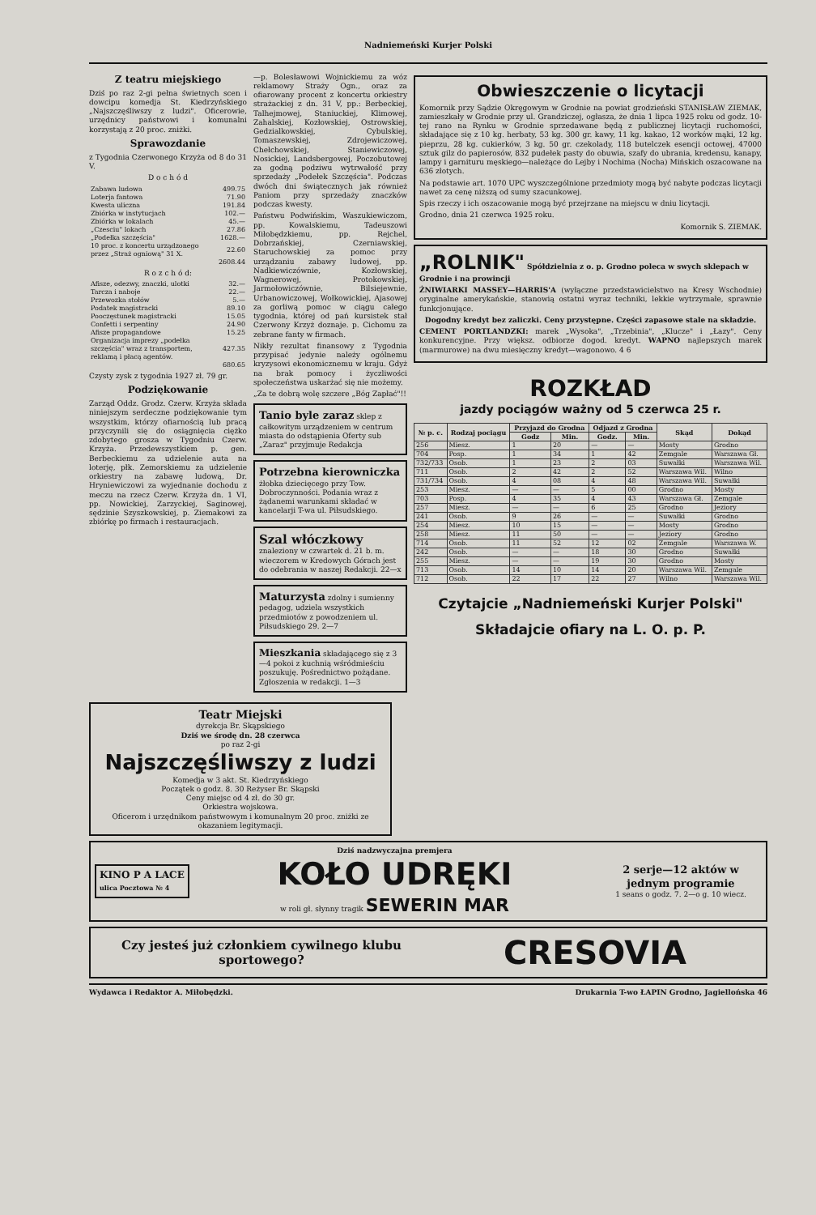Nadniemeński Kurjer Polski
Z teatru miejskiego
Dziś po raz 2-gi pełna świetnych scen i dowcipu komedja St. Kiedrzyńskiego „Najszczęśliwszy z ludzi". Oficerowie, urzędnicy państwowi i komunalni korzystają z 20 proc. zniżki.
Sprawozdanie
z Tygodnia Czerwonego Krzyża od 8 do 31 V.
D o c h ó d
| Zabawa ludowa | 499.75 |
| Loterja fantowa | 71.90 |
| Kwesta uliczna | 191.84 |
| Zbiórka w instytucjach | 102.— |
| Zbiórka w lokalach | 45.— |
| „Czesciu" lokach | 27.86 |
| „Podełka szczęścia" | 1628.— |
| 10 proc. z koncertu urządzonego przez „Straż ogniową" 31 X. | 22.60 |
| | 2608.44 |
R o z c h ó d:
| Afisze, odezwy, znaczki, ulotki | 32.— |
| Tarcza i naboje | 22.— |
| Przewozka stołów | 5.— |
| Podatek magistracki | 89.10 |
| Pooczęstunek magistracki | 15.05 |
| Confetti i serpentiny | 24.90 |
| Afisze propagandowe | 15.25 |
| Organizacja imprezy „podełka szczęścia" wraz z transportem, reklamą i płacą agentów. | 427.35 |
| | 680.65 |
Czysty zysk z tygodnia 1927 zł. 79 gr.
Podziękowanie
Zarząd Oddz. Grodz. Czerw. Krzyża składa niniejszym serdeczne podziękowanie tym wszystkim, którzy ofiarnością lub pracą przyczynili się do osiągnięcia ciężko zdobytego grosza w Tygodniu Czerw. Krzyża. Przedewszystkiem p. gen. Berbeckiemu za udzielenie auta na loterję, płk. Zemorskiemu za udzielenie orkiestry na zabawę ludową, Dr. Hryniewiczowi za wyjednanie dochodu z meczu na rzecz Czerw. Krzyża dn. 1 VI, pp. Nowickiej, Zarzyckiej, Saginowej, sędzinie Szyszkowskiej, p. Ziemakowi za zbiórkę po firmach i restauracjach.
—p. Bolesławowi Wojnickiemu za wóz reklamowy Straży Ogn., oraz za ofiarowany procent z koncertu orkiestry strażackiej z dn. 31 V, pp.: Berbeckiej, Talhejmowej, Staniuckiej, Klimowej, Zahalskiej, Kozłowskiej, Ostrowskiej, Gedzialkowskiej, Cybulskiej, Tomaszewskiej, Zdrojewiczowej, Chełchowskiej, Staniewiczowej, Nosickiej, Landsbergowej, Poczobutowej za godną podziwu wytrwałość przy sprzedaży „Podełek Szczęścia". Podczas dwóch dni świątecznych jak również Paniom przy sprzedaży znaczków podczas kwesty.
Państwu Podwińskim, Waszukiewiczom, pp. Kowalskiemu, Tadeuszowi Miłobędzkiemu, pp. Rejchel, Dobrzańskiej, Czerniawskiej, Staruchowskiej za pomoc przy urządzaniu zabawy ludowej, pp. Nadkiewiczównie, Kozłowskiej, Wagnerowej, Protokowskiej, Jarmołowiczównie, Bilsiejewnie, Urbanowiczowej, Wołkowickiej, Ajasowej za gorliwą pomoc w ciągu całego tygodnia, której od pań kursistek stał Czerwony Krzyż doznaje. p. Cichomu za zebrane fanty w firmach.
Nikły rezultat finansowy z Tygodnia przypisać jedynie należy ogólnemu kryzysowi ekonomicznemu w kraju. Gdyż na brak pomocy i życzliwości społeczeństwa uskarżać się nie możemy.
„Za te dobrą wolę szczere „Bóg Zapłać"!!
Tanio byle zaraz sklep z całkowitym urządzeniem w centrum miasta do odstąpienia Oferty sub „Zaraz" przyjmuje Redakcja
Potrzebna kierowniczka żłobka dziecięcego przy Tow. Dobroczynności. Podania wraz z żądanemi warunkami składać w kancelarji T-wa ul. Piłsudskiego.
Szal włóczkowy znaleziony w czwartek d. 21 b. m. wieczorem w Kredowych Górach jest do odebrania w naszej Redakcji. 22—x
Maturzysta zdolny i sumienny pedagog, udziela wszystkich przedmiotów z powodzeniem ul. Piłsudskiego 29. 2—7
Mieszkania składającego się z 3—4 pokoi z kuchnią wśródmieściu poszukuję. Pośrednictwo pożądane. Zgłoszenia w redakcji. 1—3
Obwieszczenie o licytacji
Komornik przy Sądzie Okręgowym w Grodnie na powiat grodzieński STANISŁAW ZIEMAK, zamieszkały w Grodnie przy ul. Grandziczej, ogłasza, że dnia 1 lipca 1925 roku od godz. 10-tej rano na Rynku w Grodnie sprzedawane będą z publicznej licytacji ruchomości, składające się z 10 kg. herbaty, 53 kg. 300 gr. kawy, 11 kg. kakao, 12 worków mąki, 12 kg. pieprzu, 28 kg. cukierków, 3 kg. 50 gr. czekolady, 118 butelczek esencji octowej, 47000 sztuk gilz do papierosów, 832 pudełek pasty do obuwia, szafy do ubrania, kredensu, kanapy, lampy i garnituru męskiego—należące do Lejby i Nochima (Nocha) Mińskich oszacowane na 636 złotych.
Na podstawie art. 1070 UPC wyszczególnione przedmioty mogą być nabyte podczas licytacji nawet za cenę niższą od sumy szacunkowej.
Spis rzeczy i ich oszacowanie mogą być przejrzane na miejscu w dniu licytacji.
Grodno, dnia 21 czerwca 1925 roku.
Komornik S. ZIEMAK.
„ROLNIK" Spółdzielnia z o. p. Grodno poleca w swych sklepach w Grodnie i na prowincji
ŻNIWIARKI MASSEY—HARRIS'A (wyłączne przedstawicielstwo na Kresy Wschodnie) oryginalne amerykańskie, stanowią ostatni wyraz techniki, lekkie wytrzymałe, sprawnie funkcjonujące.
Dogodny kredyt bez zaliczki. Ceny przystępne. Części zapasowe stale na składzie.
CEMENT PORTLANDZKI: marek „Wysoka", „Trzebinia", „Klucze" i „Łazy". Ceny konkurencyjne. Przy większ. odbiorze dogod. kredyt. WAPNO najlepszych marek (marmurowe) na dwu miesięczny kredyt—wagonowo. 4 6
ROZKŁAD
jazdy pociągów ważny od 5 czerwca 25 r.
| № p. c. | Rodzaj pociągu | Przyjazd do Grodna | | Odjazd z Grodna | | Skąd | Dokąd |
| --- | --- | --- | --- | --- | --- | --- | --- |
| | | Godz | Min. | Godz. | Min. | | |
| 256 | Miesz. | 1 | 20 | — | — | Mosty | Grodno |
| 704 | Posp. | 1 | 34 | 1 | 42 | Zemgale | Warszawa Gł. |
| 732/733 | Osob. | 1 | 23 | 2 | 03 | Suwałki | Warszawa Wil. |
| 711 | Osob. | 2 | 42 | 2 | 52 | Warszawa Wil. | Wilno |
| 731/734 | Osob. | 4 | 08 | 4 | 48 | Warszawa Wil. | Suwałki |
| 253 | Miesz. | — | — | 5 | 00 | Grodno | Mosty |
| 703 | Posp. | 4 | 35 | 4 | 43 | Warszawa Gł. | Zemgale |
| 257 | Miesz. | — | — | 6 | 25 | Grodno | Jeziory |
| 241 | Osob. | 9 | 26 | — | — | Suwałki | Grodno |
| 254 | Miesz. | 10 | 15 | — | — | Mosty | Grodno |
| 258 | Miesz. | 11 | 50 | — | — | Jeziory | Grodno |
| 714 | Osob. | 11 | 52 | 12 | 02 | Zemgale | Warszawa W. |
| 242 | Osob. | — | — | 18 | 30 | Grodno | Suwałki |
| 255 | Miesz. | — | — | 19 | 30 | Grodno | Mosty |
| 713 | Osob. | 14 | 10 | 14 | 20 | Warszawa Wil. | Zemgale |
| 712 | Osob. | 22 | 17 | 22 | 27 | Wilno | Warszawa Wil. |
Czytajcie „Nadniemeński Kurjer Polski"
Składajcie ofiary na L. O. p. P.
Teatr Miejski
dyrekcja Br. Skąpskiego
Dziś we środę dn. 28 czerwca
po raz 2-gi
Najszczęśliwszy z ludzi
Komedja w 3 akt. St. Kiedrzyńskiego
Początek o godz. 8. 30 Reżyser Br. Skąpski
Ceny miejsc od 4 zł. do 30 gr.
Orkiestra wojskowa.
Oficerom i urzędnikom państwowym i komunalnym 20 proc. zniżki ze okazaniem legitymacji.
KINO P A LACE
ulica Pocztowa № 4
Dziś nadzwyczajna premjera
KOŁO UDRĘKI
w roli gł. słynny tragik SEWERIN MAR
2 serje—12 aktów w jednym programie
1 seans o godz. 7. 2—o g. 10 wiecz.
Czy jesteś już członkiem cywilnego klubu sportowego?
CRESOVIA
Wydawca i Redaktor A. Miłobędzki. Drukarnia T-wo ŁAPIN Grodno, Jagiellońska 46